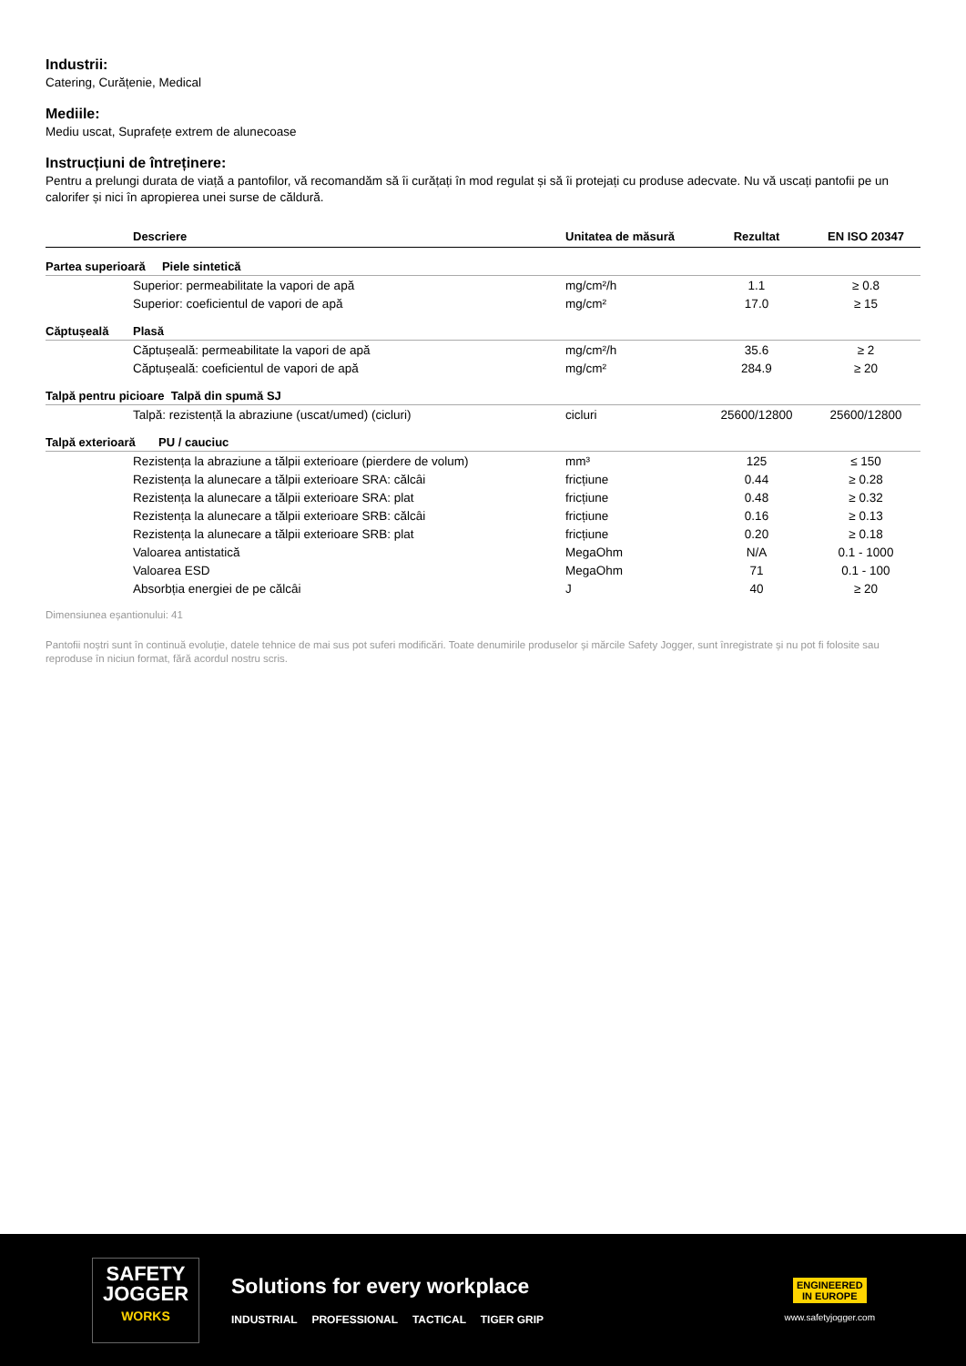Industrii:
Catering, Curățenie, Medical
Mediile:
Mediu uscat, Suprafețe extrem de alunecoase
Instrucțiuni de întreținere:
Pentru a prelungi durata de viață a pantofilor, vă recomandăm să îi curățați în mod regulat și să îi protejați cu produse adecvate. Nu vă uscați pantofii pe un calorifer și nici în apropierea unei surse de căldură.
| | Descriere | Unitatea de măsură | Rezultat | EN ISO 20347 |
| --- | --- | --- | --- | --- |
| Partea superioară Piele sintetică | | | | |
| | Superior: permeabilitate la vapori de apă | mg/cm²/h | 1.1 | ≥ 0.8 |
| | Superior: coeficientul de vapori de apă | mg/cm² | 17.0 | ≥ 15 |
| Căptușeală | Plasă | | | |
| | Căptușeală: permeabilitate la vapori de apă | mg/cm²/h | 35.6 | ≥ 2 |
| | Căptușeală: coeficientul de vapori de apă | mg/cm² | 284.9 | ≥ 20 |
| Talpă pentru picioare Talpă din spumă SJ | | | | |
| | Talpă: rezistență la abraziune (uscat/umed) (cicluri) | cicluri | 25600/12800 | 25600/12800 |
| Talpă exterioară PU / cauciuc | | | | |
| | Rezistența la abraziune a tălpii exterioare (pierdere de volum) | mm³ | 125 | ≤ 150 |
| | Rezistența la alunecare a tălpii exterioare SRA: călcâi | fricțiune | 0.44 | ≥ 0.28 |
| | Rezistența la alunecare a tălpii exterioare SRA: plat | fricțiune | 0.48 | ≥ 0.32 |
| | Rezistența la alunecare a tălpii exterioare SRB: călcâi | fricțiune | 0.16 | ≥ 0.13 |
| | Rezistența la alunecare a tălpii exterioare SRB: plat | fricțiune | 0.20 | ≥ 0.18 |
| | Valoarea antistatică | MegaOhm | N/A | 0.1 - 1000 |
| | Valoarea ESD | MegaOhm | 71 | 0.1 - 100 |
| | Absorbția energiei de pe călcâi | J | 40 | ≥ 20 |
Dimensiunea eșantionului: 41
Pantofii noștri sunt în continuă evoluție, datele tehnice de mai sus pot suferi modificări. Toate denumirile produselor și mărcile Safety Jogger, sunt înregistrate și nu pot fi folosite sau reproduse în niciun format, fără acordul nostru scris.
SAFETY
JOGGER
WORKS
Solutions for every workplace
INDUSTRIAL PROFESSIONAL TACTICAL TIGER GRIP
ENGINEERED
IN EUROPE
www.safetyjogger.com